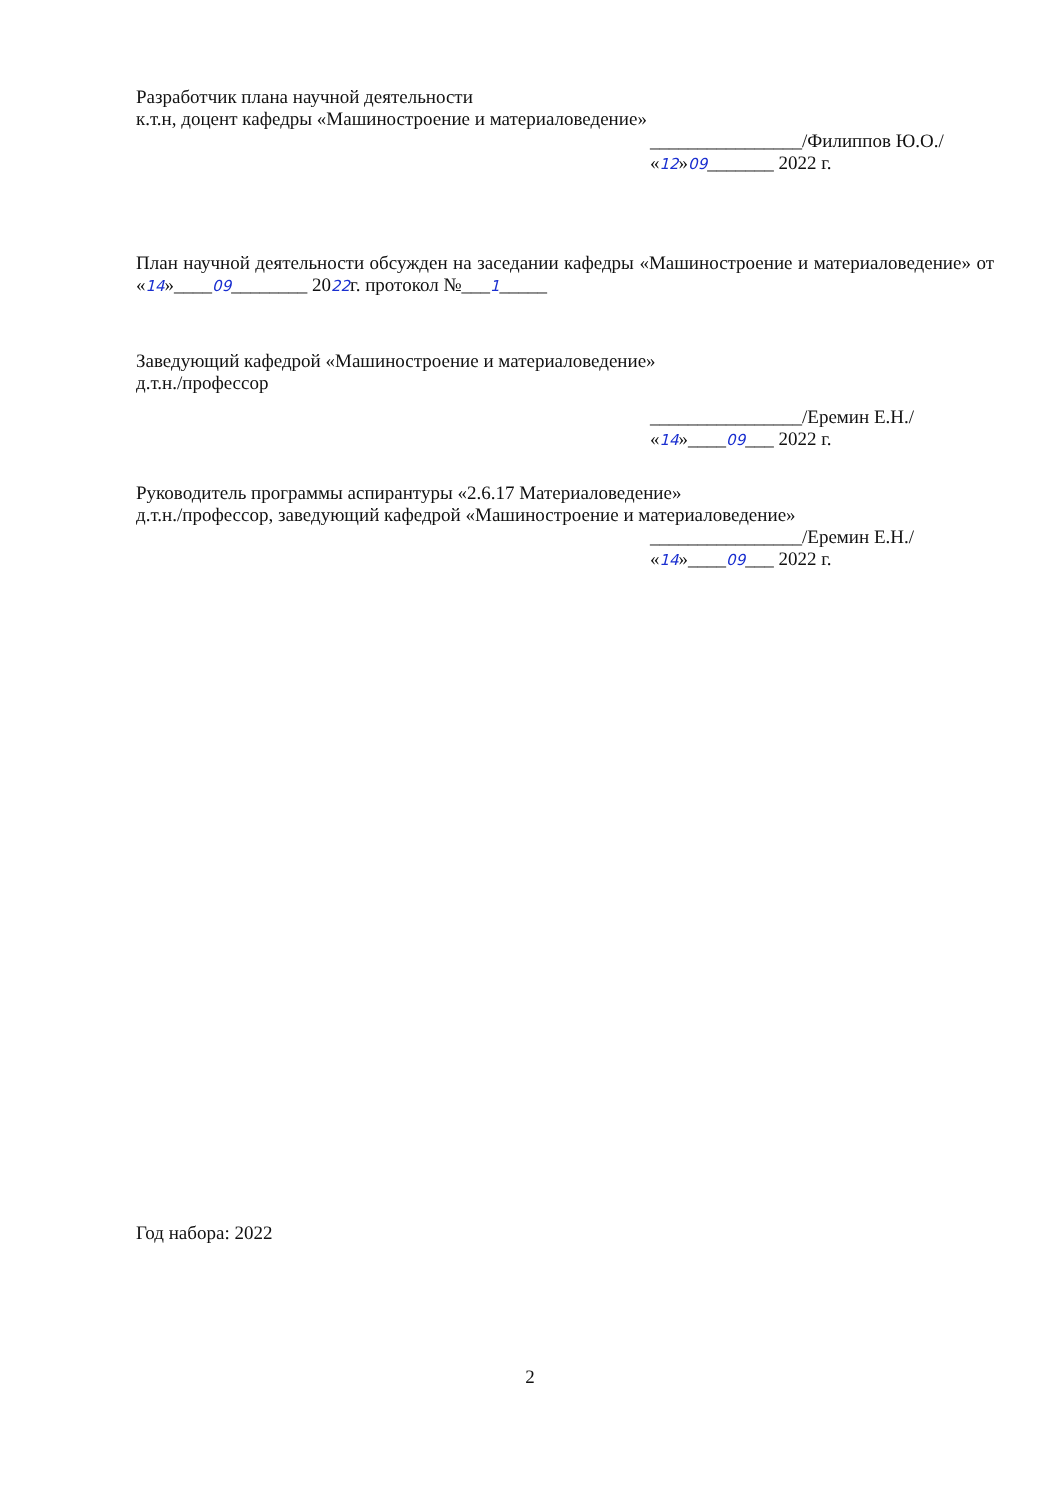Разработчик плана научной деятельности
к.т.н, доцент кафедры «Машиностроение и материаловедение»
________________/Филиппов Ю.О./
«12»09_______ 2022 г.
План научной деятельности обсужден на заседании кафедры «Машиностроение и материаловедение» от «14»____09________ 2022г. протокол №___1_____
Заведующий кафедрой «Машиностроение и материаловедение»
д.т.н./профессор
________________/Еремин Е.Н./
«14»____09___ 2022 г.
Руководитель программы аспирантуры «2.6.17 Материаловедение»
д.т.н./профессор, заведующий кафедрой «Машиностроение и материаловедение»
________________/Еремин Е.Н./
«14»____09___ 2022 г.
Год набора: 2022
2